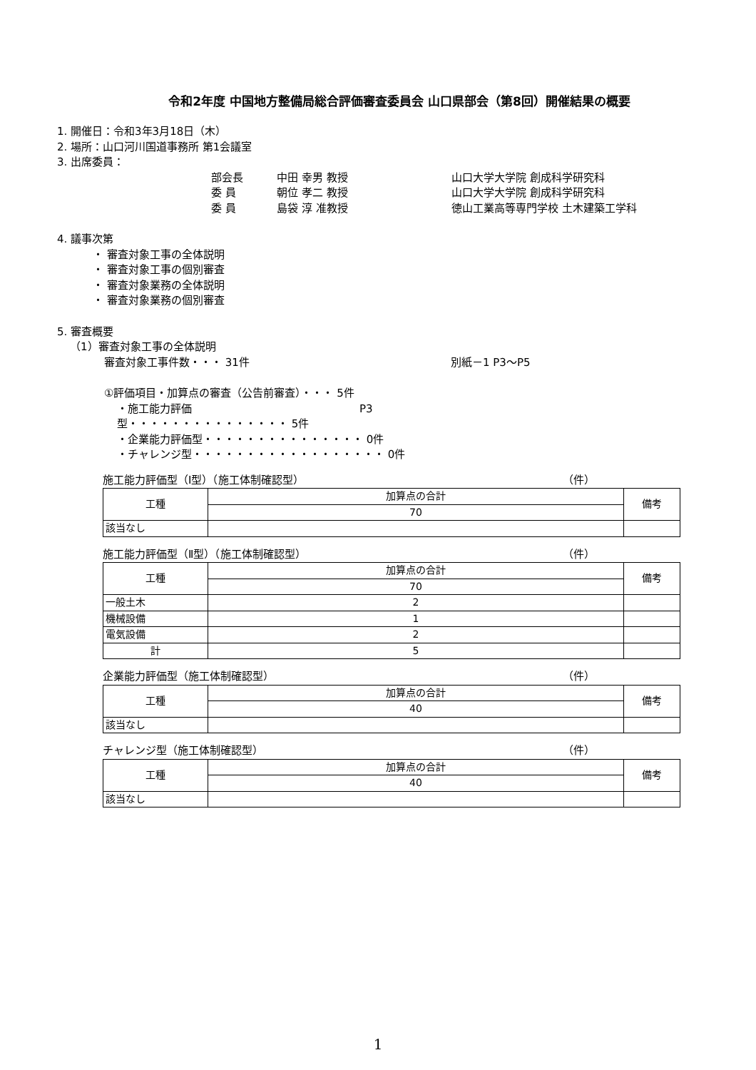令和2年度 中国地方整備局総合評価審査委員会 山口県部会（第8回）開催結果の概要
1. 開催日：令和3年3月18日（木）
2. 場所：山口河川国道事務所 第1会議室
3. 出席委員：
部会長 中田 幸男 教授 山口大学大学院 創成科学研究科
委 員 朝位 孝二 教授 山口大学大学院 創成科学研究科
委 員 島袋 淳 准教授 徳山工業高等専門学校 土木建築工学科
4. 議事次第
・ 審査対象工事の全体説明
・ 審査対象工事の個別審査
・ 審査対象業務の全体説明
・ 審査対象業務の個別審査
5. 審査概要
（1）審査対象工事の全体説明
審査対象工事件数・・・ 31件 別紙－1 P3～P5
①評価項目・加算点の審査（公告前審査）・・・ 5件
・施工能力評価型・・・・・・・・・・・・・・・ 5件 P3
・企業能力評価型・・・・・・・・・・・・・・・ 0件
・チャレンジ型・・・・・・・・・・・・・・・・・・ 0件
施工能力評価型（Ⅰ型）（施工体制確認型） （件）
| 工種 | 加算点の合計 | 備考 |
| | 70 | |
| 該当なし | | |
施工能力評価型（Ⅱ型）（施工体制確認型） （件）
| 工種 | 加算点の合計 | 備考 |
| | 70 | |
| 一般土木 | 2 | |
| 機械設備 | 1 | |
| 電気設備 | 2 | |
| 計 | 5 | |
企業能力評価型（施工体制確認型） （件）
| 工種 | 加算点の合計 | 備考 |
| | 40 | |
| 該当なし | | |
チャレンジ型（施工体制確認型） （件）
| 工種 | 加算点の合計 | 備考 |
| | 40 | |
| 該当なし | | |
1